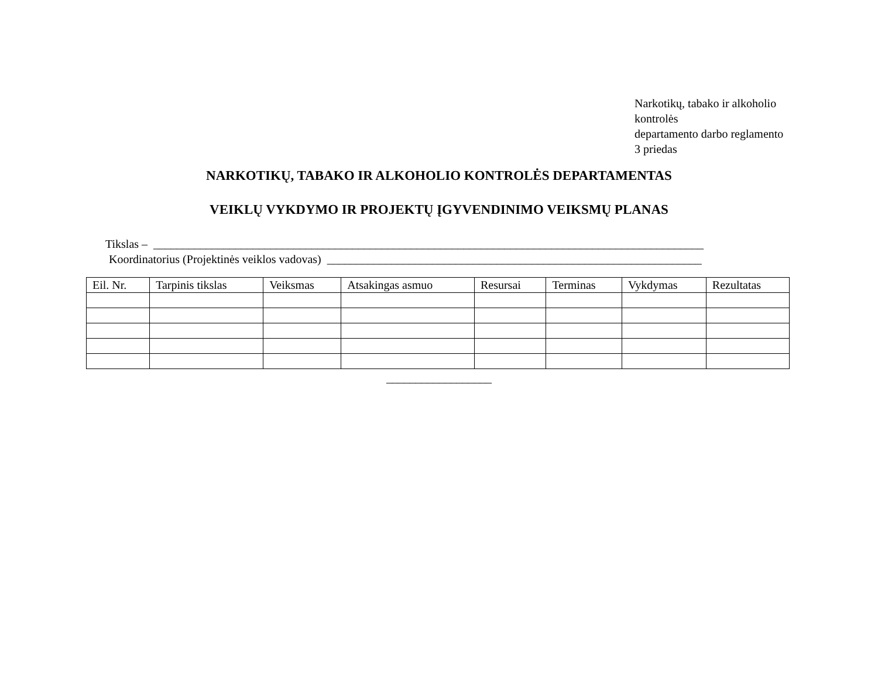Narkotikų, tabako ir alkoholio
kontrolės
departamento darbo reglamento
3 priedas
NARKOTIKŲ, TABAKO IR ALKOHOLIO KONTROLĖS DEPARTAMENTAS
VEIKLŲ VYKDYMO IR PROJEKTŲ ĮGYVENDINIMO VEIKSMŲ PLANAS
Tikslas – ______________________________________________________________________________________________
Koordinatorius (Projektinės veiklos vadovas) ________________________________________________________________
| Eil. Nr. | Tarpinis tikslas | Veiksmas | Atsakingas asmuo | Resursai | Terminas | Vykdymas | Rezultatas |
| --- | --- | --- | --- | --- | --- | --- | --- |
__________________